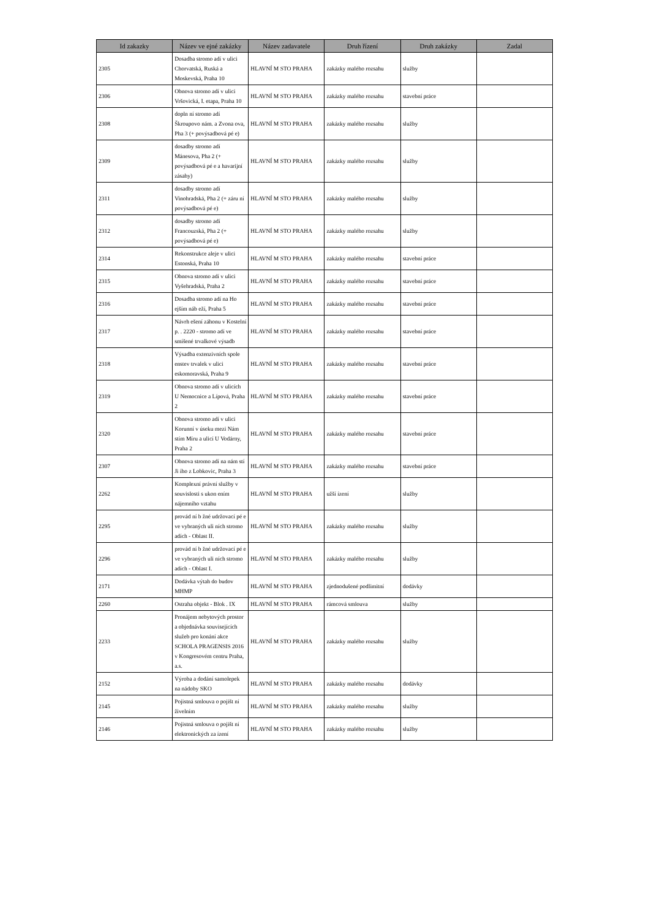| Id zakazky | Název ve ejné zakázky | Název zadavatele | Druh řízení | Druh zakázky | Zadal |
| --- | --- | --- | --- | --- | --- |
| 2305 | Dosadba stromo adí v ulici Chorvatská, Ruská a Moskevská, Praha 10 | HLAVNÍ M STO PRAHA | zakázky malého rozsahu | služby | |
| 2306 | Obnova stromo adí v ulici Vršovická, I. etapa, Praha 10 | HLAVNÍ M STO PRAHA | zakázky malého rozsahu | stavební práce | |
| 2308 | dopln ní stromo adí Škroupovo nám. a Zvona ova, Pha 3 (+ povýsadbová pé e) | HLAVNÍ M STO PRAHA | zakázky malého rozsahu | služby | |
| 2309 | dosadby stromo adí Mánesova, Pha 2 (+ povýsadbová pé e a havarijní zásahy) | HLAVNÍ M STO PRAHA | zakázky malého rozsahu | služby | |
| 2311 | dosadby stromo adí Vinohradská, Pha 2 (+ záru ní povýsadbová pé e) | HLAVNÍ M STO PRAHA | zakázky malého rozsahu | služby | |
| 2312 | dosadby stromo adí Francouzská, Pha 2 (+ povýsadbová pé e) | HLAVNÍ M STO PRAHA | zakázky malého rozsahu | služby | |
| 2314 | Rekonstrukce aleje v ulici Estonská, Praha 10 | HLAVNÍ M STO PRAHA | zakázky malého rozsahu | stavební práce | |
| 2315 | Obnova stromo adí v ulici Vyšehradská, Praha 2 | HLAVNÍ M STO PRAHA | zakázky malého rozsahu | stavební práce | |
| 2316 | Dosadba stromo adí na Ho ejším náb eží, Praha 5 | HLAVNÍ M STO PRAHA | zakázky malého rozsahu | stavební práce | |
| 2317 | Návrh ešení záhonu v Kostelní p. . 2220 - stromo adí ve smíšené trvalkové výsadb | HLAVNÍ M STO PRAHA | zakázky malého rozsahu | stavební práce | |
| 2318 | Výsadba extenzivních spole enstev trvalek v ulici eskomoravská, Praha 9 | HLAVNÍ M STO PRAHA | zakázky malého rozsahu | stavební práce | |
| 2319 | Obnova stromo adí v ulicích U Nemocnice a Lípová, Praha 2 | HLAVNÍ M STO PRAHA | zakázky malého rozsahu | stavební práce | |
| 2320 | Obnova stromo adí v ulici Korunní v úseku mezi Nám stím Míru a ulicí U Vodárny, Praha 2 | HLAVNÍ M STO PRAHA | zakázky malého rozsahu | stavební práce | |
| 2307 | Obnova stromo adí na nám stí Ji ího z Lobkovic, Praha 3 | HLAVNÍ M STO PRAHA | zakázky malého rozsahu | stavební práce | |
| 2262 | Komplexní právní služby v souvislosti s ukon ením nájemního vztahu | HLAVNÍ M STO PRAHA | užší ízení | služby | |
| 2295 | provád ní b žné udržovací pé e ve vybraných uli ních stromo adích - Oblast II. | HLAVNÍ M STO PRAHA | zakázky malého rozsahu | služby | |
| 2296 | provád ní b žné udržovací pé e ve vybraných uli ních stromo adích - Oblast I. | HLAVNÍ M STO PRAHA | zakázky malého rozsahu | služby | |
| 2171 | Dodávka výtah do budov MHMP | HLAVNÍ M STO PRAHA | zjednodušené podlimitní | dodávky | |
| 2260 | Ostraha objekt - Blok . IX | HLAVNÍ M STO PRAHA | rámcová smlouva | služby | |
| 2233 | Pronájem nebytových prostor a objednávka souvisejících služeb pro konání akce SCHOLA PRAGENSIS 2016 v Kongresovém centru Praha, a.s. | HLAVNÍ M STO PRAHA | zakázky malého rozsahu | služby | |
| 2152 | Výroba a dodání samolepek na nádoby SKO | HLAVNÍ M STO PRAHA | zakázky malého rozsahu | dodávky | |
| 2145 | Pojistná smlouva o pojišt ní živelním | HLAVNÍ M STO PRAHA | zakázky malého rozsahu | služby | |
| 2146 | Pojistná smlouva o pojišt ní elektronických za ízení | HLAVNÍ M STO PRAHA | zakázky malého rozsahu | služby | |